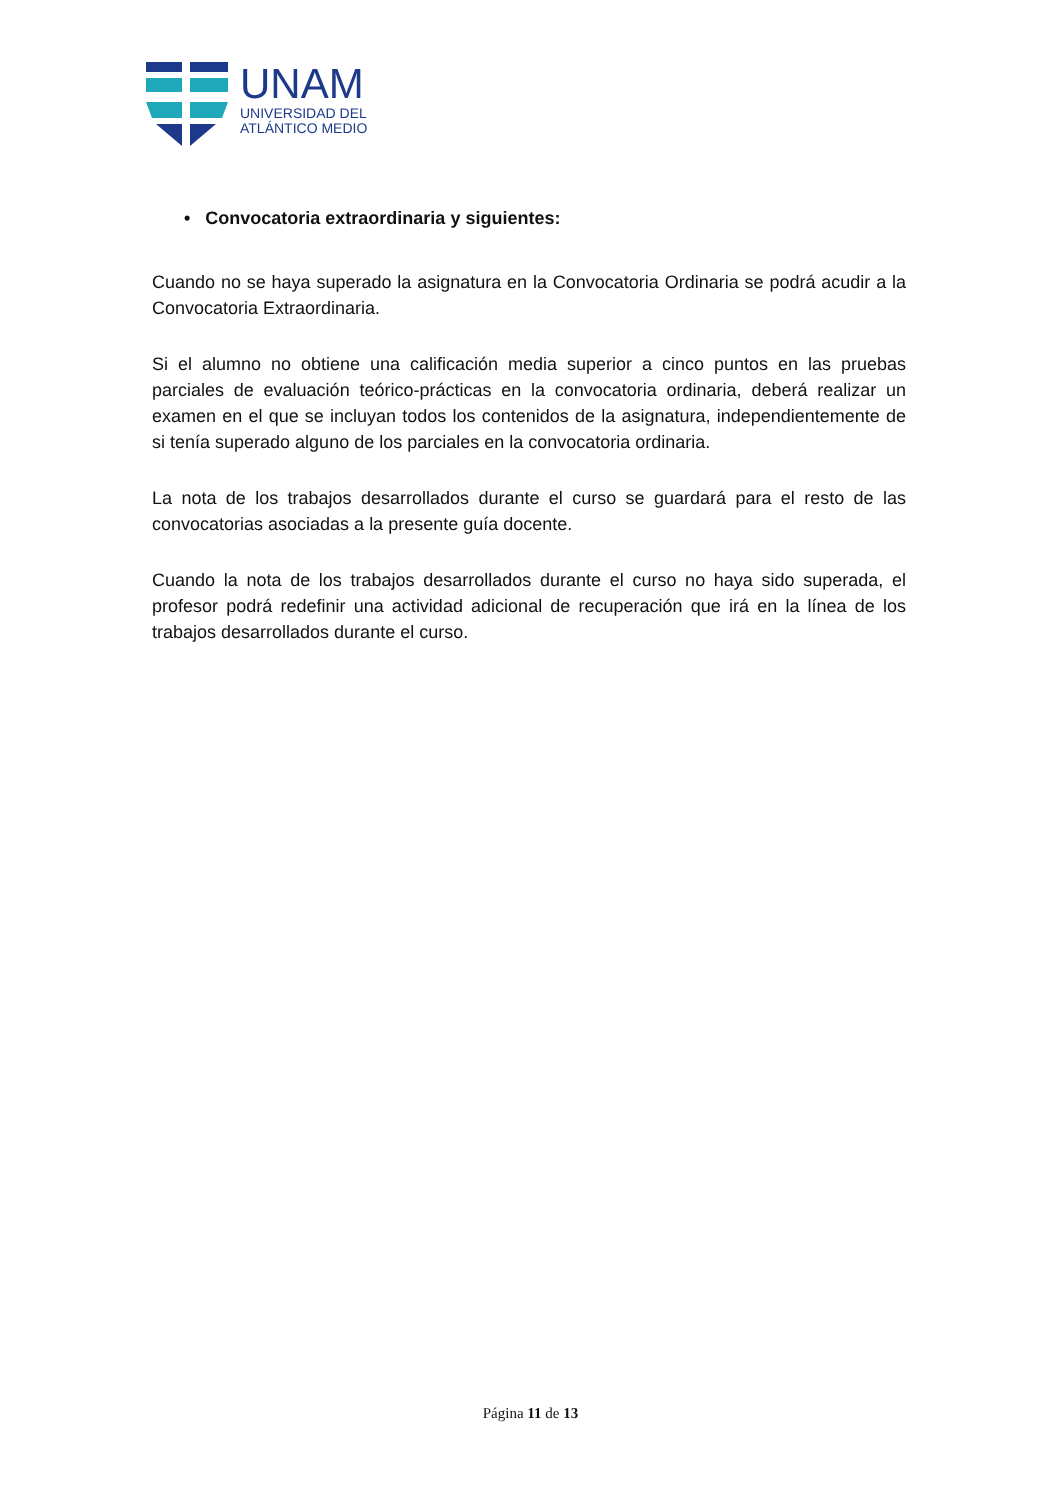UNAM
UNIVERSIDAD DEL
ATLÁNTICO MEDIO
• Convocatoria extraordinaria y siguientes:
Cuando no se haya superado la asignatura en la Convocatoria Ordinaria se podrá acudir a la Convocatoria Extraordinaria.
Si el alumno no obtiene una calificación media superior a cinco puntos en las pruebas parciales de evaluación teórico-prácticas en la convocatoria ordinaria, deberá realizar un examen en el que se incluyan todos los contenidos de la asignatura, independientemente de si tenía superado alguno de los parciales en la convocatoria ordinaria.
La nota de los trabajos desarrollados durante el curso se guardará para el resto de las convocatorias asociadas a la presente guía docente.
Cuando la nota de los trabajos desarrollados durante el curso no haya sido superada, el profesor podrá redefinir una actividad adicional de recuperación que irá en la línea de los trabajos desarrollados durante el curso.
Página 11 de 13